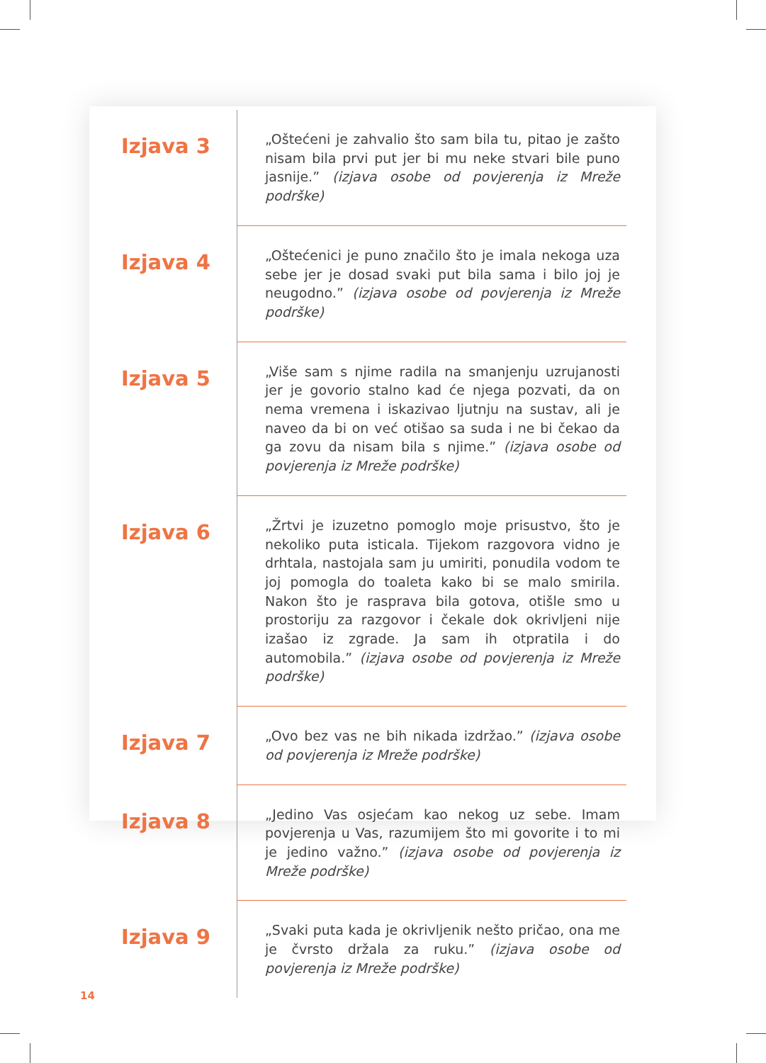Izjava 3
„Oštećeni je zahvalio što sam bila tu, pitao je zašto nisam bila prvi put jer bi mu neke stvari bile puno jasnije.” (izjava osobe od povjerenja iz Mreže podrške)
Izjava 4
„Oštećenici je puno značilo što je imala nekoga uza sebe jer je dosad svaki put bila sama i bilo joj je neugodno.” (izjava osobe od povjerenja iz Mreže podrške)
Izjava 5
„Više sam s njime radila na smanjenju uzrujanosti jer je govorio stalno kad će njega pozvati, da on nema vremena i iskazivao ljutnju na sustav, ali je naveo da bi on već otišao sa suda i ne bi čekao da ga zovu da nisam bila s njime.” (izjava osobe od povjerenja iz Mreže podrške)
Izjava 6
„Žrtvi je izuzetno pomoglo moje prisustvo, što je nekoliko puta isticala. Tijekom razgovora vidno je drhtala, nastojala sam ju umiriti, ponudila vodom te joj pomogla do toaleta kako bi se malo smirila. Nakon što je rasprava bila gotova, otišle smo u prostoriju za razgovor i čekale dok okrivljeni nije izašao iz zgrade. Ja sam ih otpratila i do automobila.” (izjava osobe od povjerenja iz Mreže podrške)
Izjava 7
„Ovo bez vas ne bih nikada izdržao.” (izjava osobe od povjerenja iz Mreže podrške)
Izjava 8
„Jedino Vas osjećam kao nekog uz sebe. Imam povjerenja u Vas, razumijem što mi govorite i to mi je jedino važno.” (izjava osobe od povjerenja iz Mreže podrške)
Izjava 9
„Svaki puta kada je okrivljenik nešto pričao, ona me je čvrsto držala za ruku.” (izjava osobe od povjerenja iz Mreže podrške)
14